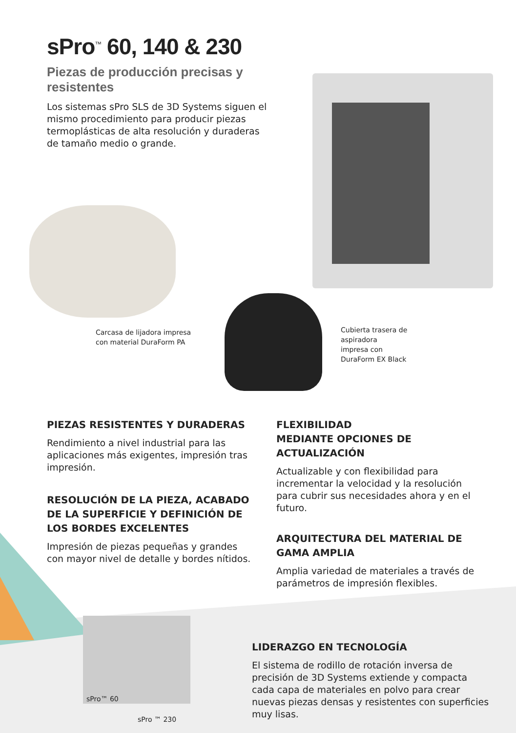sPro<sup>™</sup> 60, 140 & 230
Piezas de producción precisas y resistentes
Los sistemas sPro SLS de 3D Systems siguen el mismo procedimiento para producir piezas termoplásticas de alta resolución y duraderas de tamaño medio o grande.
Carcasa de lijadora impresa
con material DuraForm PA
Cubierta trasera de
aspiradora
impresa con
DuraForm EX Black
PIEZAS RESISTENTES Y DURADERAS
Rendimiento a nivel industrial para las aplicaciones más exigentes, impresión tras impresión.
RESOLUCIÓN DE LA PIEZA, ACABADO DE LA SUPERFICIE Y DEFINICIÓN DE LOS BORDES EXCELENTES
Impresión de piezas pequeñas y grandes con mayor nivel de detalle y bordes nítidos.
FLEXIBILIDAD
MEDIANTE OPCIONES DE ACTUALIZACIÓN
Actualizable y con flexibilidad para incrementar la velocidad y la resolución para cubrir sus necesidades ahora y en el futuro.
ARQUITECTURA DEL MATERIAL DE GAMA AMPLIA
Amplia variedad de materiales a través de parámetros de impresión flexibles.
sPro™ 60
sPro ™ 230
LIDERAZGO EN TECNOLOGÍA
El sistema de rodillo de rotación inversa de precisión de 3D Systems extiende y compacta cada capa de materiales en polvo para crear nuevas piezas densas y resistentes con superficies muy lisas.